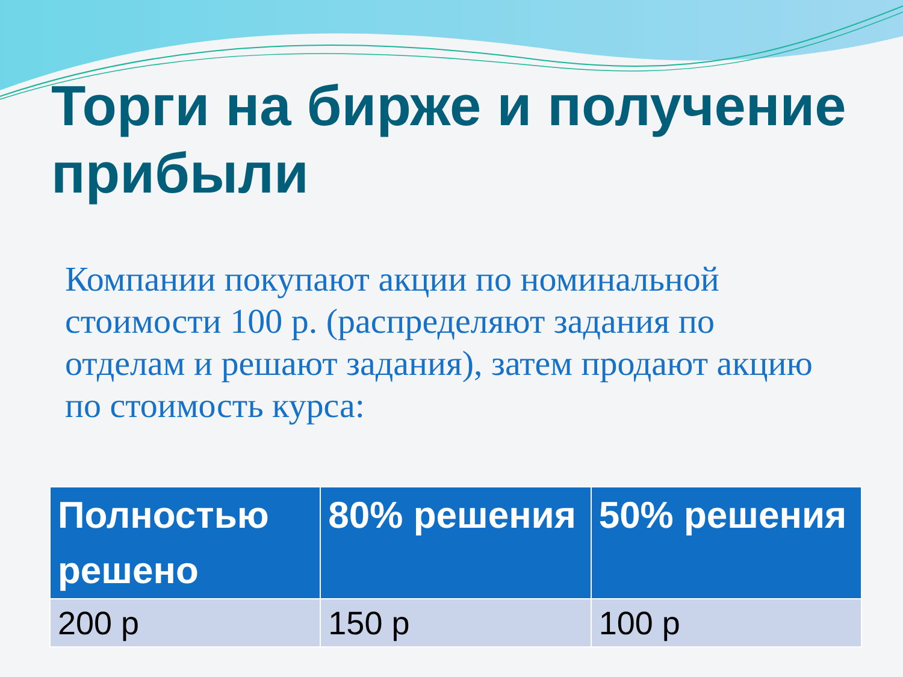Торги на бирже и получение прибыли
Компании покупают акции по номинальной стоимости 100 р. (распределяют задания по отделам и решают задания), затем продают акцию по стоимость курса:
| Полностью решено | 80% решения | 50% решения |
| --- | --- | --- |
| 200 р | 150 р | 100 р |